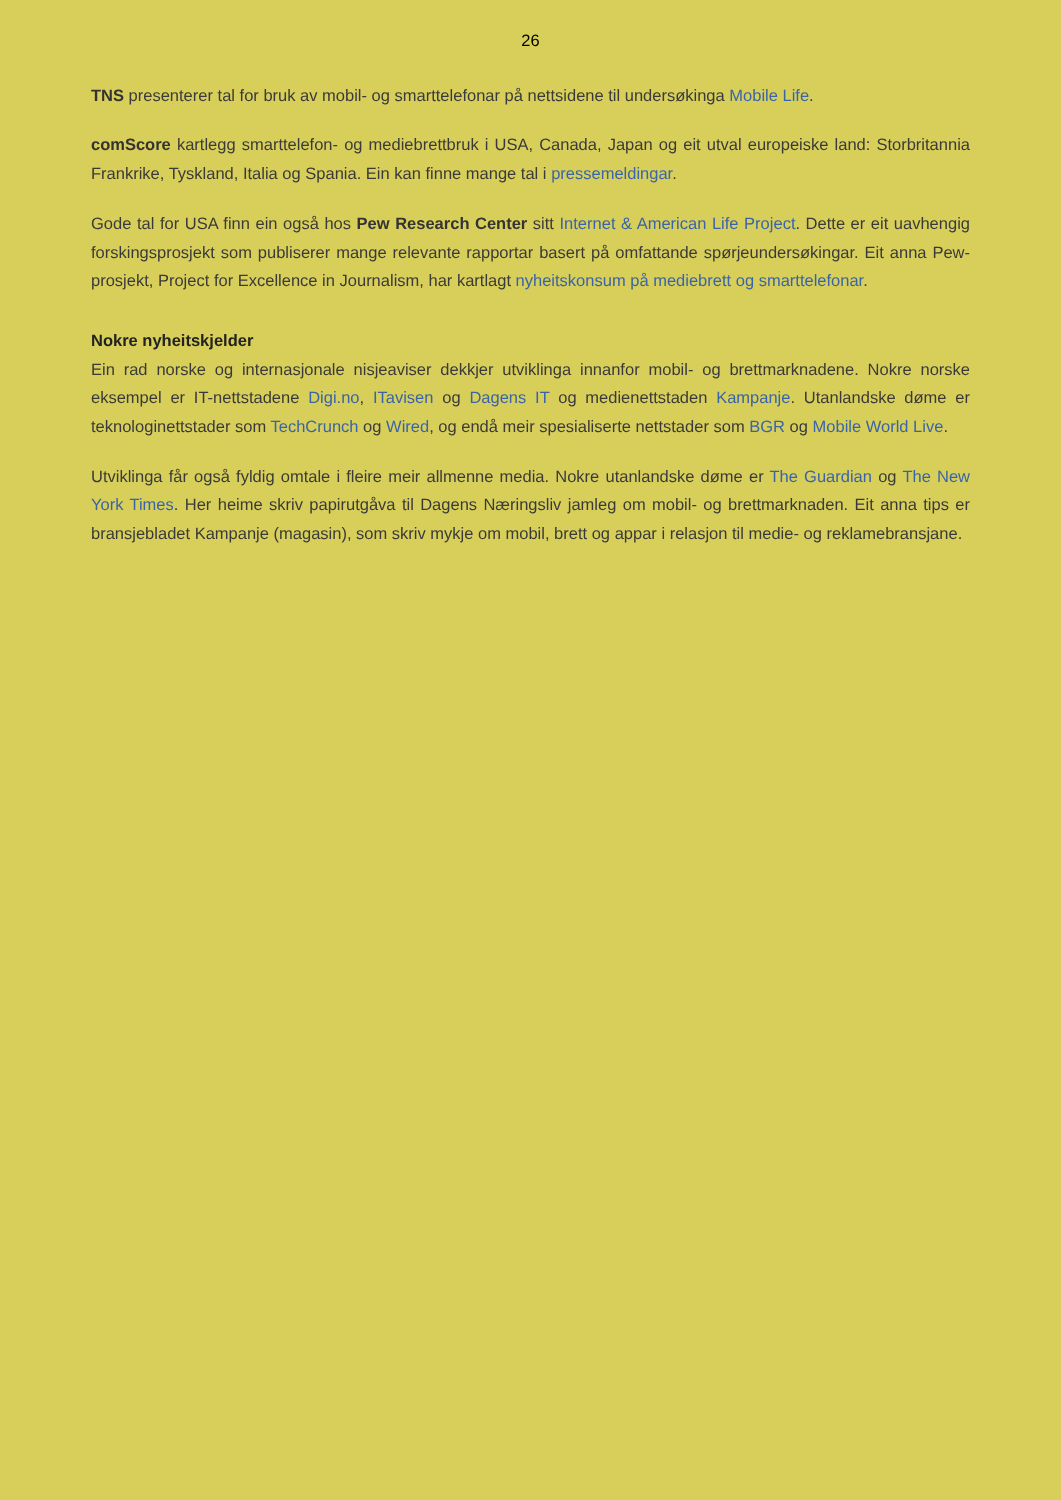26
TNS presenterer tal for bruk av mobil- og smarttelefonar på nettsidene til undersøkinga Mobile Life.
comScore kartlegg smarttelefon- og mediebrettbruk i USA, Canada, Japan og eit utval europeiske land: Storbritannia Frankrike, Tyskland, Italia og Spania. Ein kan finne mange tal i pressemeldingar.
Gode tal for USA finn ein også hos Pew Research Center sitt Internet & American Life Project. Dette er eit uavhengig forskingsprosjekt som publiserer mange relevante rapportar basert på omfattande spørjeundersøkingar. Eit anna Pew-prosjekt, Project for Excellence in Journalism, har kartlagt nyheitskonsum på mediebrett og smarttelefonar.
Nokre nyheitskjelder
Ein rad norske og internasjonale nisjeaviser dekkjer utviklinga innanfor mobil- og brettmarknadene. Nokre norske eksempel er IT-nettstadene Digi.no, ITavisen og Dagens IT og medienettstaden Kampanje. Utanlandske døme er teknologinettstader som TechCrunch og Wired, og endå meir spesialiserte nettstader som BGR og Mobile World Live.
Utviklinga får også fyldig omtale i fleire meir allmenne media. Nokre utanlandske døme er The Guardian og The New York Times. Her heime skriv papirutgåva til Dagens Næringsliv jamleg om mobil- og brettmarknaden. Eit anna tips er bransjebladet Kampanje (magasin), som skriv mykje om mobil, brett og appar i relasjon til medie- og reklamebransjane.